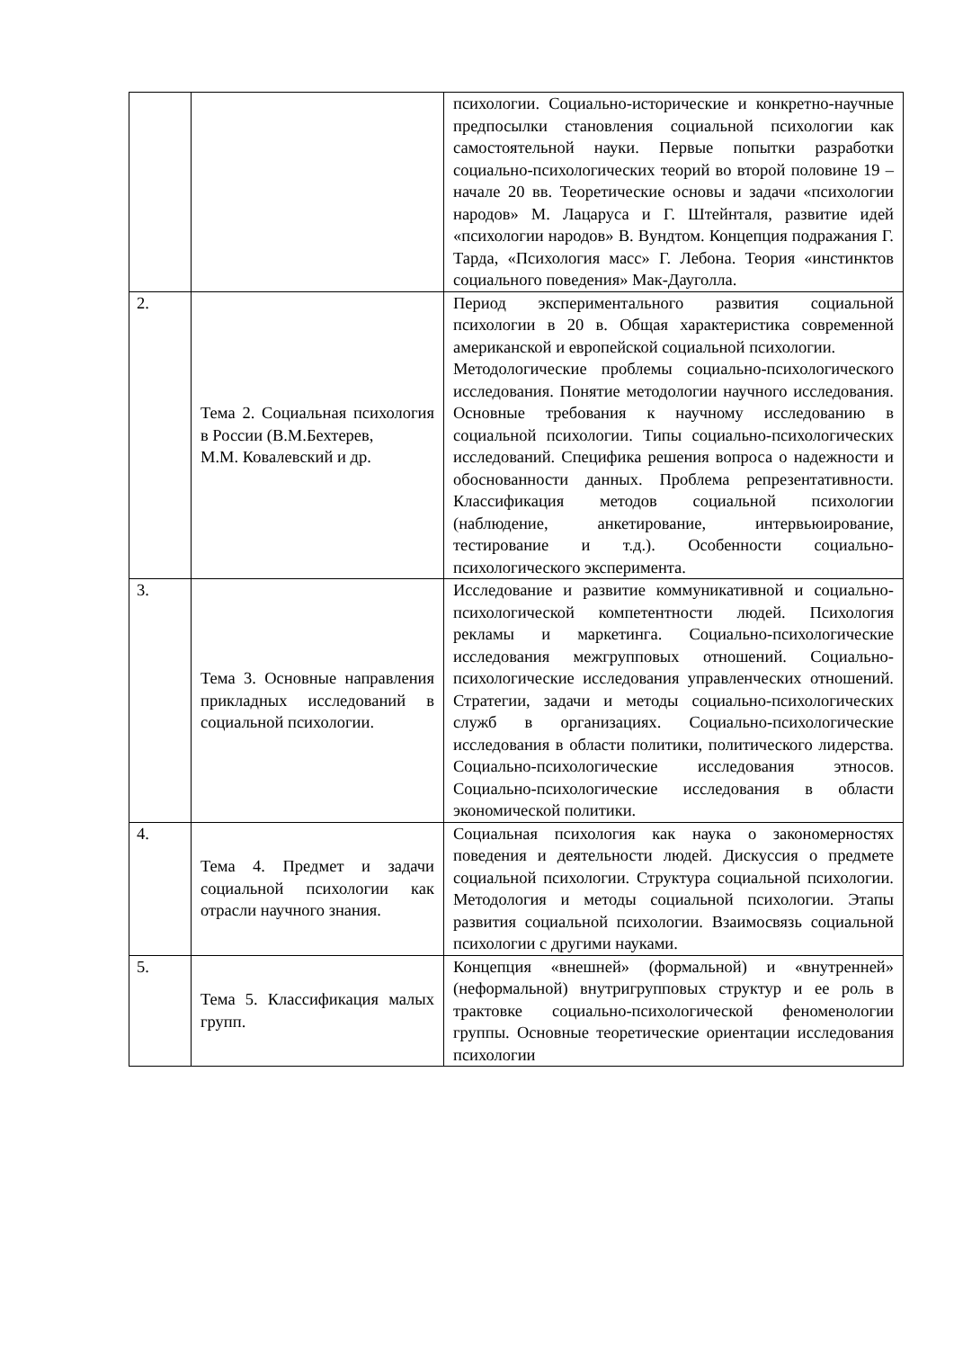| | | психологии. Социально-исторические и конкретно-научные предпосылки становления социальной психологии как самостоятельной науки. Первые попытки разработки социально-психологических теорий во второй половине 19 – начале 20 вв. Теоретические основы и задачи «психологии народов» М. Лацаруса и Г. Штейнталя, развитие идей «психологии народов» В. Вундтом. Концепция подражания Г. Тарда, «Психология масс» Г. Лебона. Теория «инстинктов социального поведения» Мак-Дауголла. |
| 2. | Тема 2. Социальная психология в России (В.М.Бехтерев, М.М. Ковалевский и др. | Период экспериментального развития социальной психологии в 20 в. Общая характеристика современной американской и европейской социальной психологии. Методологические проблемы социально-психологического исследования. Понятие методологии научного исследования. Основные требования к научному исследованию в социальной психологии. Типы социально-психологических исследований. Специфика решения вопроса о надежности и обоснованности данных. Проблема репрезентативности. Классификация методов социальной психологии (наблюдение, анкетирование, интервьюирование, тестирование и т.д.). Особенности социально-психологического эксперимента. |
| 3. | Тема 3. Основные направления прикладных исследований в социальной психологии. | Исследование и развитие коммуникативной и социально-психологической компетентности людей. Психология рекламы и маркетинга. Социально-психологические исследования межгрупповых отношений. Социально-психологические исследования управленческих отношений. Стратегии, задачи и методы социально-психологических служб в организациях. Социально-психологические исследования в области политики, политического лидерства. Социально-психологические исследования этносов. Социально-психологические исследования в области экономической политики. |
| 4. | Тема 4. Предмет и задачи социальной психологии как отрасли научного знания. | Социальная психология как наука о закономерностях поведения и деятельности людей. Дискуссия о предмете социальной психологии. Структура социальной психологии. Методология и методы социальной психологии. Этапы развития социальной психологии. Взаимосвязь социальной психологии с другими науками. |
| 5. | Тема 5. Классификация малых групп. | Концепция «внешней» (формальной) и «внутренней» (неформальной) внутригрупповых структур и ее роль в трактовке социально-психологической феноменологии группы. Основные теоретические ориентации исследования психологии |